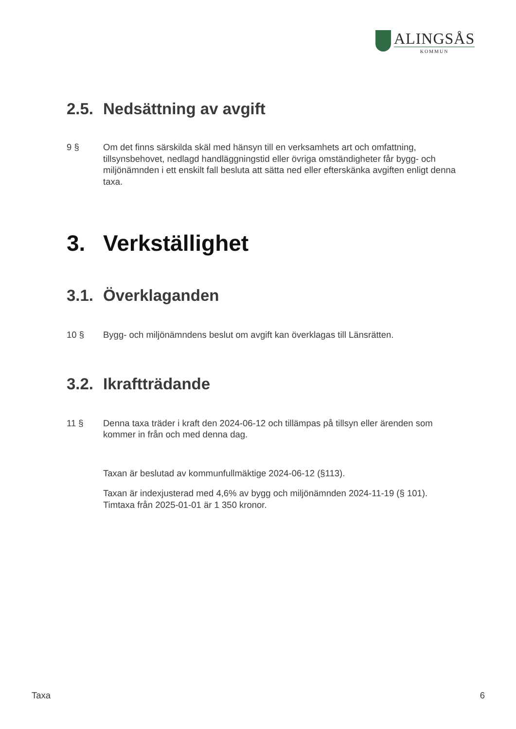ALINGSÅS
KOMMUN
2.5. Nedsättning av avgift
9 § Om det finns särskilda skäl med hänsyn till en verksamhets art och omfattning, tillsynsbehovet, nedlagd handläggningstid eller övriga omständigheter får bygg- och miljönämnden i ett enskilt fall besluta att sätta ned eller efterskänka avgiften enligt denna taxa.
3. Verkställighet
3.1. Överklaganden
10 § Bygg- och miljönämndens beslut om avgift kan överklagas till Länsrätten.
3.2. Ikraftträdande
11 § Denna taxa träder i kraft den 2024-06-12 och tillämpas på tillsyn eller ärenden som kommer in från och med denna dag.
Taxan är beslutad av kommunfullmäktige 2024-06-12 (§113).
Taxan är indexjusterad med 4,6% av bygg och miljönämnden 2024-11-19 (§ 101).
Timtaxa från 2025-01-01 är 1 350 kronor.
Taxa 6